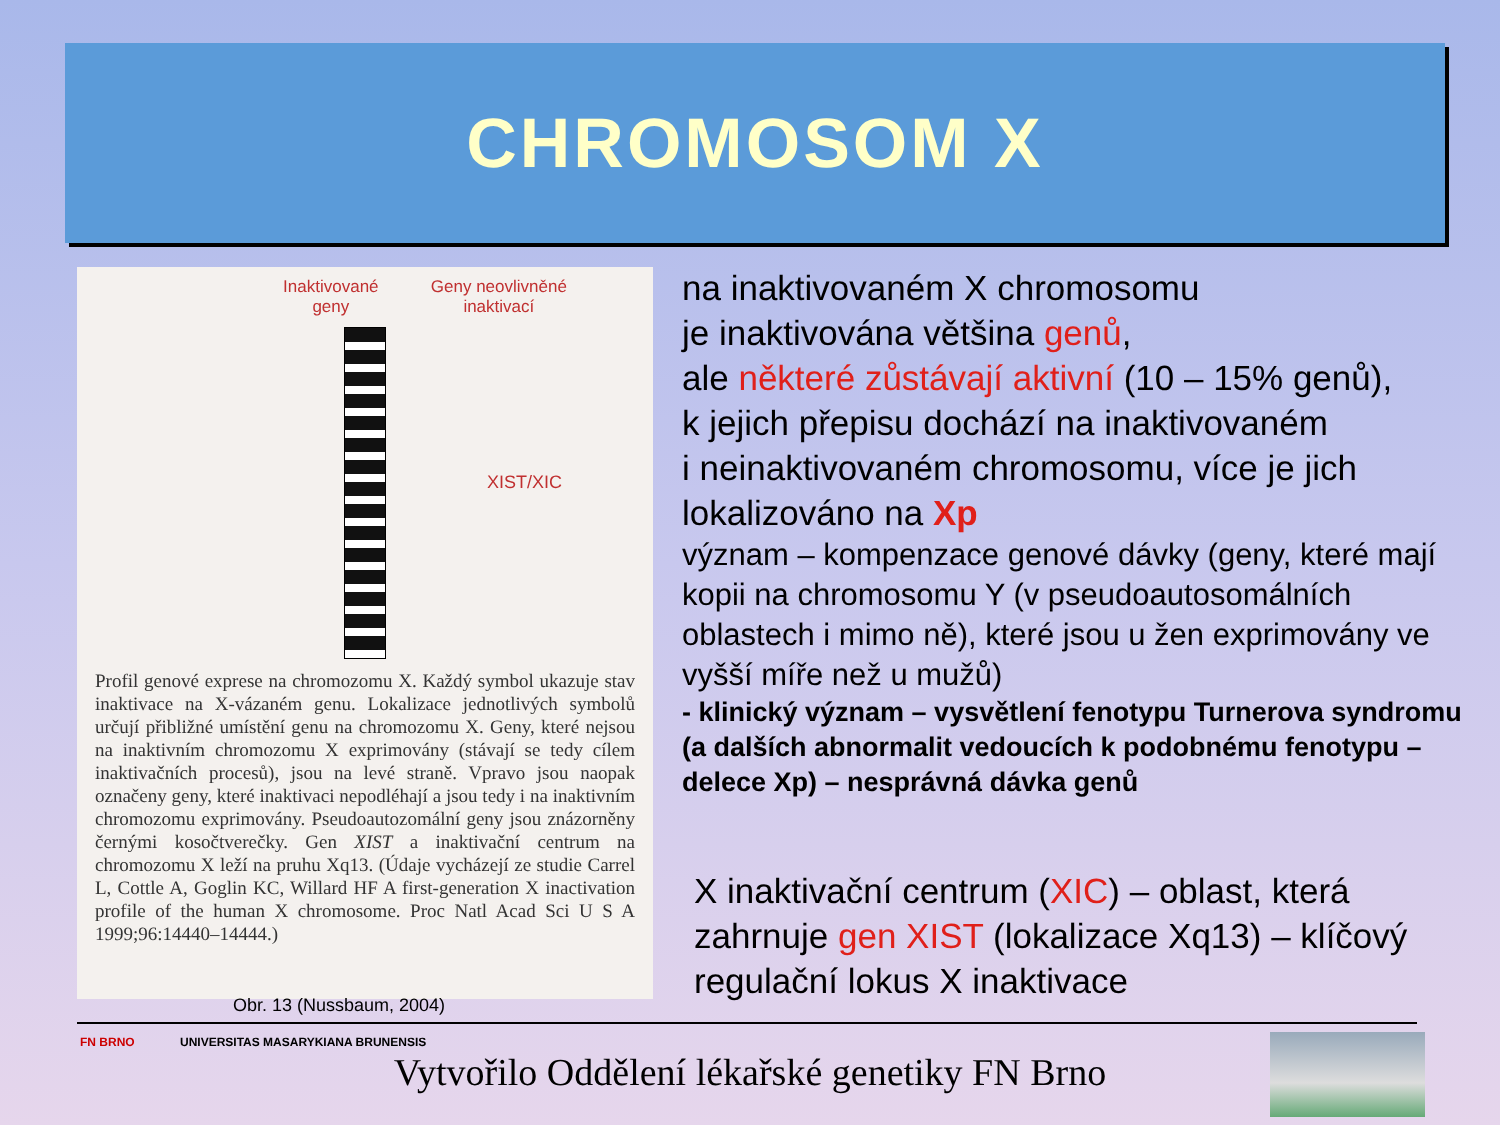CHROMOSOM X
Inaktivované
geny
Geny neovlivněné
inaktivací
XIST/XIC
Profil genové exprese na chromozomu X. Každý symbol ukazuje stav inaktivace na X-vázaném genu. Lokalizace jednotlivých symbolů určují přibližné umístění genu na chromozomu X. Geny, které nejsou na inaktivním chromozomu X exprimovány (stávají se tedy cílem inaktivačních procesů), jsou na levé straně. Vpravo jsou naopak označeny geny, které inaktivaci nepodléhají a jsou tedy i na inaktivním chromozomu exprimovány. Pseudoautozomální geny jsou znázorněny černými kosočtverečky. Gen XIST a inaktivační centrum na chromozomu X leží na pruhu Xq13. (Údaje vycházejí ze studie Carrel L, Cottle A, Goglin KC, Willard HF A first-generation X inactivation profile of the human X chromosome. Proc Natl Acad Sci U S A 1999;96:14440–14444.)
Obr. 13 (Nussbaum, 2004)
na inaktivovaném X chromosomu
je inaktivována většina genů,
ale některé zůstávají aktivní (10 – 15% genů),
k jejich přepisu dochází na inaktivovaném
i neinaktivovaném chromosomu, více je jich
lokalizováno na Xp
význam – kompenzace genové dávky (geny, které mají kopii na chromosomu Y (v pseudoautosomálních oblastech i mimo ně), které jsou u žen exprimovány ve vyšší míře než u mužů)
- klinický význam – vysvětlení fenotypu Turnerova syndromu (a dalších abnormalit vedoucích k podobnému fenotypu – delece Xp) – nesprávná dávka genů
X inaktivační centrum (XIC) – oblast, která zahrnuje gen XIST (lokalizace Xq13) – klíčový regulační lokus X inaktivace
FN BRNO
UNIVERSITAS MASARYKIANA BRUNENSIS
Vytvořilo Oddělení lékařské genetiky FN Brno